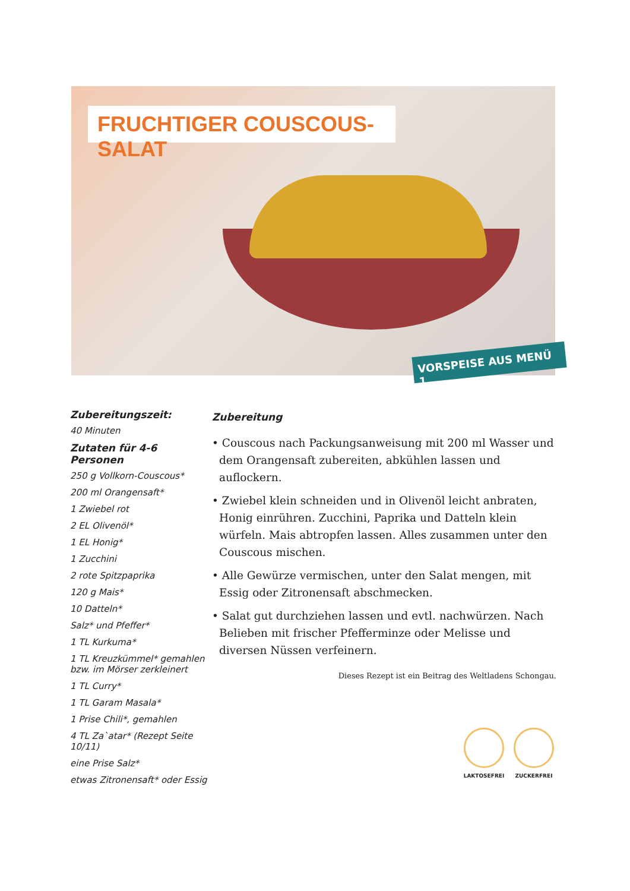FRUCHTIGER COUSCOUS-SALAT
VORSPEISE AUS MENÜ 1
Zubereitungszeit:
40 Minuten
Zutaten für 4-6 Personen
250 g Vollkorn-Couscous*
200 ml Orangensaft*
1 Zwiebel rot
2 EL Olivenöl*
1 EL Honig*
1 Zucchini
2 rote Spitzpaprika
120 g Mais*
10 Datteln*
Salz* und Pfeffer*
1 TL Kurkuma*
1 TL Kreuzkümmel* gemahlen bzw. im Mörser zerkleinert
1 TL Curry*
1 TL Garam Masala*
1 Prise Chili*, gemahlen
4 TL Za`atar* (Rezept Seite 10/11)
eine Prise Salz*
etwas Zitronensaft* oder Essig
Zubereitung
• Couscous nach Packungsanweisung mit 200 ml Wasser und dem Orangensaft zubereiten, abkühlen lassen und auflockern.
• Zwiebel klein schneiden und in Olivenöl leicht anbraten, Honig einrühren. Zucchini, Paprika und Datteln klein würfeln. Mais abtropfen lassen. Alles zusammen unter den Couscous mischen.
• Alle Gewürze vermischen, unter den Salat mengen, mit Essig oder Zitronensaft abschmecken.
• Salat gut durchziehen lassen und evtl. nachwürzen. Nach Belieben mit frischer Pfefferminze oder Melisse und diversen Nüssen verfeinern.
Dieses Rezept ist ein Beitrag des Weltladens Schongau.
LAKTOSEFREI ZUCKERFREI